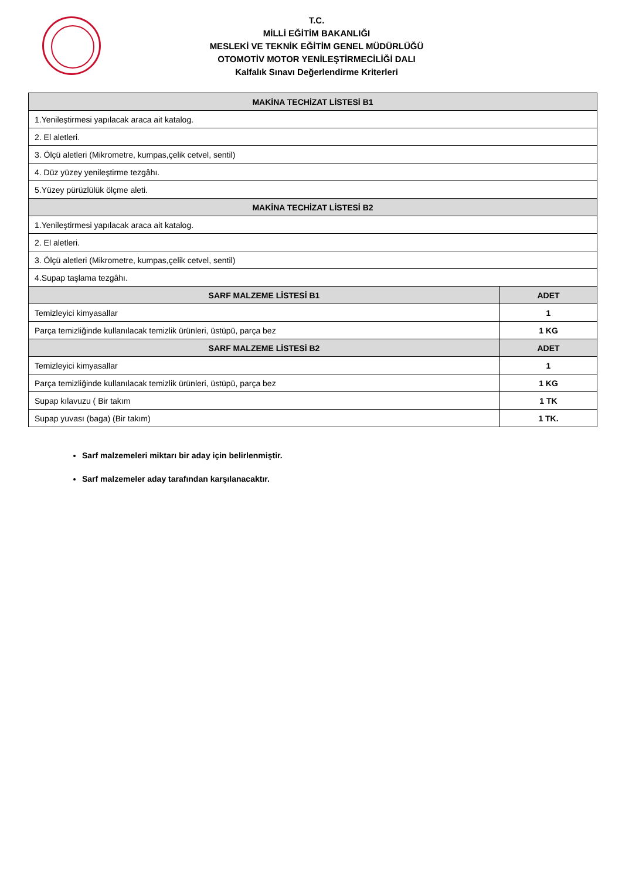T.C.
MİLLİ EĞİTİM BAKANLIĞI
MESLEKİ VE TEKNİK EĞİTİM GENEL MÜDÜRLÜĞÜ
OTOMOTİV MOTOR YENİLEŞTİRMECİLİĞİ DALI
Kalfalık Sınavı Değerlendirme Kriterleri
| MAKİNA TECHİZAT LİSTESİ B1 | |
| --- | --- |
| 1.Yenileştirmesi yapılacak araca ait katalog. | |
| 2. El aletleri. | |
| 3. Ölçü aletleri (Mikrometre, kumpas,çelik cetvel, sentil) | |
| 4. Düz yüzey yenileştirme tezgâhı. | |
| 5.Yüzey pürüzlülük ölçme aleti. | |
| MAKİNA TECHİZAT LİSTESİ B2 | |
| 1.Yenileştirmesi yapılacak araca ait katalog. | |
| 2. El aletleri. | |
| 3. Ölçü aletleri (Mikrometre, kumpas,çelik cetvel, sentil) | |
| 4.Supap taşlama tezgâhı. | |
| SARF MALZEME LİSTESİ B1 | ADET |
| Temizleyici kimyasallar | 1 |
| Parça temizliğinde kullanılacak temizlik ürünleri, üstüpü, parça bez | 1 KG |
| SARF MALZEME LİSTESİ B2 | ADET |
| Temizleyici kimyasallar | 1 |
| Parça temizliğinde kullanılacak temizlik ürünleri, üstüpü, parça bez | 1 KG |
| Supap kılavuzu ( Bir takım | 1 TK |
| Supap yuvası (baga) (Bir takım) | 1 TK. |
Sarf malzemeleri miktarı bir aday için belirlenmiştir.
Sarf malzemeler aday tarafından karşılanacaktır.